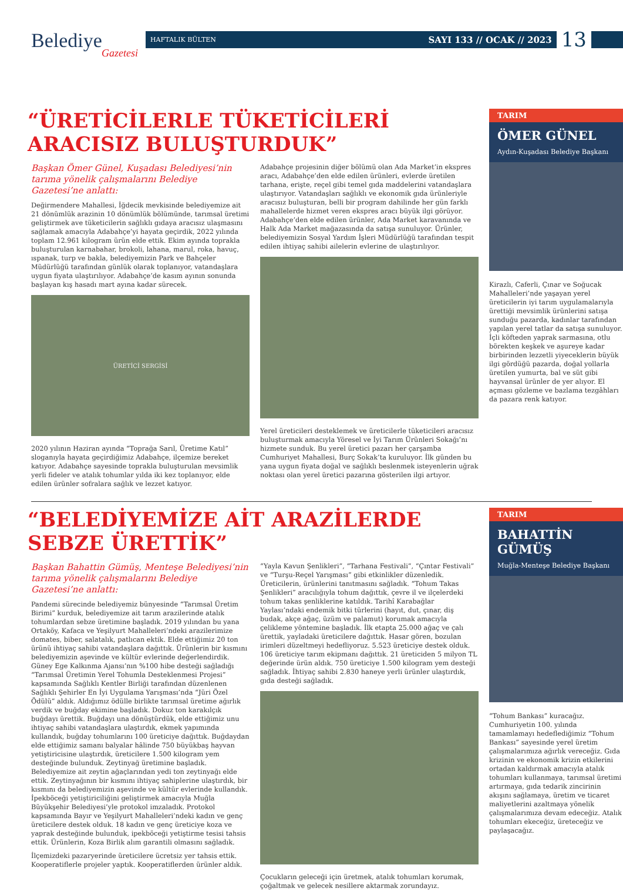Belediye
Gazetesi
HAFTALIK BÜLTEN SAYI 133 // OCAK // 2023
13
“ÜRETİCİLERLE TÜKETİCİLERİ ARACISIZ BULUŞTURDUK”
Başkan Ömer Günel, Kuşadası Belediyesi’nin tarıma yönelik çalışmalarını Belediye Gazetesi’ne anlattı:
Değirmendere Mahallesi, İğdecik mevkisinde belediyemize ait 21 dönümlük arazinin 10 dönümlük bölümünde, tarımsal üretimi geliştirmek ave tüketicilerin sağlıklı gıdaya aracısız ulaşmasını sağlamak amacıyla Adabahçe’yi hayata geçirdik, 2022 yılında toplam 12.961 kilogram ürün elde ettik. Ekim ayında toprakla buluşturulan karnabahar, brokoli, lahana, marul, roka, havuç, ıspanak, turp ve bakla, belediyemizin Park ve Bahçeler Müdürlüğü tarafından günlük olarak toplanıyor, vatandaşlara uygun fiyata ulaştırılıyor. Adabahçe’de kasım ayının sonunda başlayan kış hasadı mart ayına kadar sürecek.
ÜRETİCİ SERGİSİ
2020 yılının Haziran ayında “Toprağa Sarıl, Üretime Katıl” sloganıyla hayata geçirdiğimiz Adabahçe, ilçemize bereket katıyor. Adabahçe sayesinde toprakla buluşturulan mevsimlik yerli fideler ve atalık tohumlar yılda iki kez toplanıyor, elde edilen ürünler sofralara sağlık ve lezzet katıyor.
Adabahçe projesinin diğer bölümü olan Ada Market’in ekspres aracı, Adabahçe’den elde edilen ürünleri, evlerde üretilen tarhana, erişte, reçel gibi temel gıda maddelerini vatandaşlara ulaştırıyor. Vatandaşları sağlıklı ve ekonomik gıda ürünleriyle aracısız buluşturan, belli bir program dahilinde her gün farklı mahallelerde hizmet veren ekspres aracı büyük ilgi görüyor. Adabahçe’den elde edilen ürünler, Ada Market karavanında ve Halk Ada Market mağazasında da satışa sunuluyor. Ürünler, belediyemizin Sosyal Yardım İşleri Müdürlüğü tarafından tespit edilen ihtiyaç sahibi ailelerin evlerine de ulaştırılıyor.
Yerel üreticileri desteklemek ve üreticilerle tüketicileri aracısız buluşturmak amacıyla Yöresel ve İyi Tarım Ürünleri Sokağı’nı hizmete sunduk. Bu yerel üretici pazarı her çarşamba Cumhuriyet Mahallesi, Burç Sokak’ta kuruluyor. İlk günden bu yana uygun fiyata doğal ve sağlıklı beslenmek isteyenlerin uğrak noktası olan yerel üretici pazarına gösterilen ilgi artıyor.
TARIM
ÖMER GÜNEL
Aydın-Kuşadası Belediye Başkanı
Kirazlı, Caferli, Çınar ve Soğucak Mahalleleri’nde yaşayan yerel üreticilerin iyi tarım uygulamalarıyla ürettiği mevsimlik ürünlerini satışa sunduğu pazarda, kadınlar tarafından yapılan yerel tatlar da satışa sunuluyor. İçli köfteden yaprak sarmasına, otlu börekten keşkek ve aşureye kadar birbirinden lezzetli yiyeceklerin büyük ilgi gördüğü pazarda, doğal yollarla üretilen yumurta, bal ve süt gibi hayvansal ürünler de yer alıyor. El açması gözleme ve bazlama tezgâhları da pazara renk katıyor.
“BELEDİYEMİZE AİT ARAZİLERDE SEBZE ÜRETTİK”
Başkan Bahattin Gümüş, Menteşe Belediyesi’nin tarıma yönelik çalışmalarını Belediye Gazetesi’ne anlattı:
Pandemi sürecinde belediyemiz bünyesinde “Tarımsal Üretim Birimi” kurduk, belediyemize ait tarım arazilerinde atalık tohumlardan sebze üretimine başladık. 2019 yılından bu yana Ortaköy, Kafaca ve Yeşilyurt Mahalleleri’ndeki arazilerimize domates, biber, salatalık, patlıcan ektik. Elde ettiğimiz 20 ton ürünü ihtiyaç sahibi vatandaşlara dağıttık. Ürünlerin bir kısmını belediyemizin aşevinde ve kültür evlerinde değerlendirdik. Güney Ege Kalkınma Ajansı’nın %100 hibe desteği sağladığı “Tarımsal Üretimin Yerel Tohumla Desteklenmesi Projesi” kapsamında Sağlıklı Kentler Birliği tarafından düzenlenen Sağlıklı Şehirler En İyi Uygulama Yarışması’nda “Jüri Özel Ödülü” aldık. Aldığımız ödülle birlikte tarımsal üretime ağırlık verdik ve buğday ekimine başladık. Dokuz ton karakılçık buğdayı ürettik. Buğdayı una dönüştürdük, elde ettiğimiz unu ihtiyaç sahibi vatandaşlara ulaştırdık, ekmek yapımında kullandık, buğday tohumlarını 100 üreticiye dağıttık. Buğdaydan elde ettiğimiz samanı balyalar hâlinde 750 büyükbaş hayvan yetiştiricisine ulaştırdık, üreticilere 1.500 kilogram yem desteğinde bulunduk. Zeytinyağ üretimine başladık. Belediyemize ait zeytin ağaçlarından yedi ton zeytinyağı elde ettik. Zeytinyağının bir kısmını ihtiyaç sahiplerine ulaştırdık, bir kısmını da belediyemizin aşevinde ve kültür evlerinde kullandık. İpekböceği yetiştiriciliğini geliştirmek amacıyla Muğla Büyükşehir Belediyesi’yle protokol imzaladık. Protokol kapsamında Bayır ve Yeşilyurt Mahalleleri’ndeki kadın ve genç üreticilere destek olduk. 18 kadın ve genç üreticiye koza ve yaprak desteğinde bulunduk, ipekböceği yetiştirme tesisi tahsis ettik. Ürünlerin, Koza Birlik alım garantili olmasını sağladık.
İlçemizdeki pazaryerinde üreticilere ücretsiz yer tahsis ettik. Kooperatiflerle projeler yaptık. Kooperatiflerden ürünler aldık.
“Yayla Kavun Şenlikleri”, “Tarhana Festivali”, “Çıntar Festivali” ve “Turşu-Reçel Yarışması” gibi etkinlikler düzenledik. Üreticilerin, ürünlerini tanıtmasını sağladık. “Tohum Takas Şenlikleri” aracılığıyla tohum dağıttık, çevre il ve ilçelerdeki tohum takas şenliklerine katıldık. Tarihî Karabağlar Yaylası’ndaki endemik bitki türlerini (hayıt, dut, çınar, diş budak, akçe ağaç, üzüm ve palamut) korumak amacıyla çelikleme yöntemine başladık. İlk etapta 25.000 ağaç ve çalı ürettik, yayladaki üreticilere dağıttık. Hasar gören, bozulan irimleri düzeltmeyi hedefliyoruz. 5.523 üreticiye destek olduk. 106 üreticiye tarım ekipmanı dağıttık. 21 üreticiden 5 milyon TL değerinde ürün aldık. 750 üreticiye 1.500 kilogram yem desteği sağladık. İhtiyaç sahibi 2.830 haneye yerli ürünler ulaştırdık, gıda desteği sağladık.
Çocukların geleceği için üretmek, atalık tohumları korumak, çoğaltmak ve gelecek nesillere aktarmak zorundayız.
TARIM
BAHATTİN GÜMÜŞ
Muğla-Menteşe Belediye Başkanı
“Tohum Bankası” kuracağız. Cumhuriyetin 100. yılında tamamlamayı hedeflediğimiz “Tohum Bankası” sayesinde yerel üretim çalışmalarımıza ağırlık vereceğiz. Gıda krizinin ve ekonomik krizin etkilerini ortadan kaldırmak amacıyla atalık tohumları kullanmaya, tarımsal üretimi artırmaya, gıda tedarik zincirinin akışını sağlamaya, üretim ve ticaret maliyetlerini azaltmaya yönelik çalışmalarımıza devam edeceğiz. Atalık tohumları ekeceğiz, üreteceğiz ve paylaşacağız.